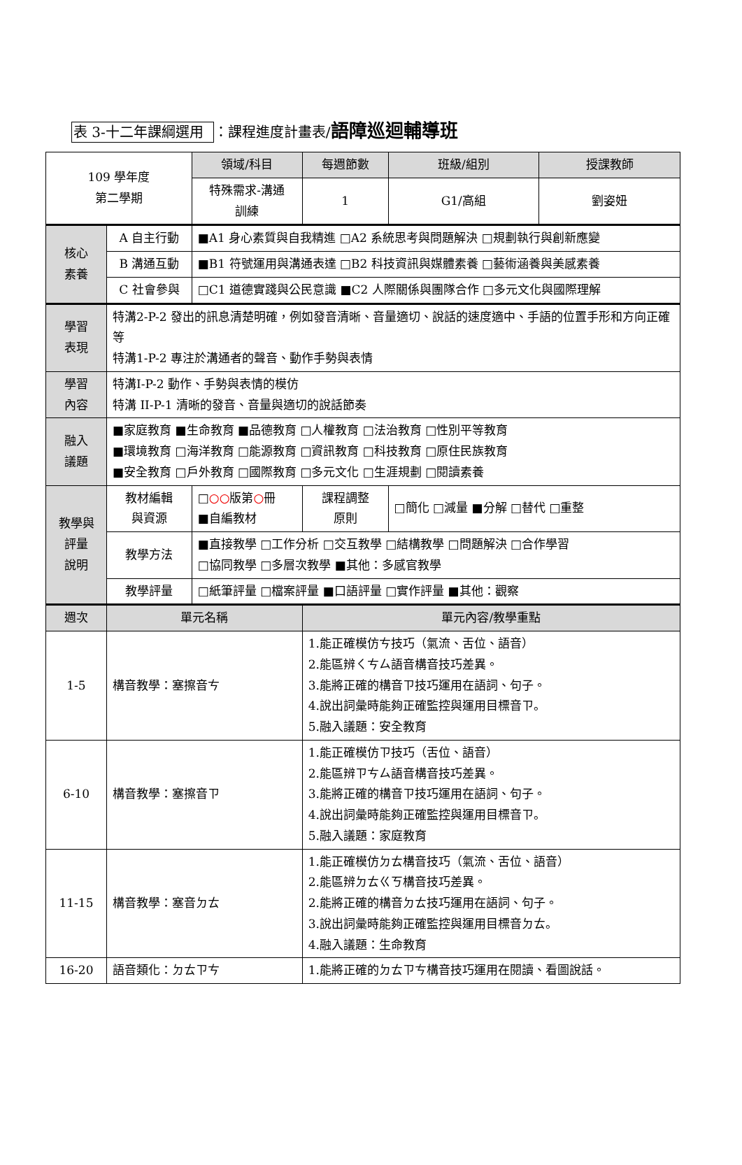表 3-十二年課綱選用 ：課程進度計畫表/語障巡迴輔導班
| 109 學年度 第二學期 | | 領域/科目 | 每週節數 | | 班級/組別 | 授課教師 |
| | | 特殊需求-溝通 訓練 | 1 | | G1/高組 | 劉姿妞 |
| 核心 素養 | A 自主行動 | ■A1 身心素質與自我精進 □A2 系統思考與問題解決 □規劃執行與創新應變 | | | | |
| | B 溝通互動 | ■B1 符號運用與溝通表達 □B2 科技資訊與媒體素養 □藝術涵養與美感素養 | | | | |
| | C 社會參與 | □C1 道德實踐與公民意識 ■C2 人際關係與團隊合作 □多元文化與國際理解 | | | | |
| 學習 表現 | 特溝2-P-2 發出的訊息清楚明確，例如發音清晰、音量適切、說話的速度適中、手語的位置手形和方向正確等 特溝1-P-2 專注於溝通者的聲音、動作手勢與表情 | | | | | |
| 學習 內容 | 特溝I-P-2 動作、手勢與表情的模仿 特溝 II-P-1 清晰的發音、音量與適切的說話節奏 | | | | | |
| 融入 議題 | ■家庭教育 ■生命教育 ■品德教育 □人權教育 □法治教育 □性別平等教育 ■環境教育 □海洋教育 □能源教育 □資訊教育 □科技教育 □原住民族教育 ■安全教育 □戶外教育 □國際教育 □多元文化 □生涯規劃 □閱讀素養 | | | | | |
| 教學與 評量 說明 | 教材編輯 與資源 | □ ○○ 版第 ○ 冊 ■自編教材 | | 課程調整 原則 | □簡化 □減量 ■分解 □替代 □重整 | |
| | 教學方法 | ■直接教學 □工作分析 □交互教學 □結構教學 □問題解決 □合作學習 □協同教學 □多層次教學 ■其他：多感官教學 | | | | |
| | 教學評量 | □紙筆評量 □檔案評量 ■口語評量 □實作評量 ■其他：觀察 | | | | |
| 週次 | 單元名稱 | | 單元內容/教學重點 | | | |
| 1-5 | 構音教學：塞擦音ㄘ | | 1.能正確模仿ㄘ技巧（氣流、舌位、語音） 2.能區辨ㄑㄘㄙ語音構音技巧差異。 3.能將正確的構音ㄗ技巧運用在語詞、句子。 4.說出詞彙時能夠正確監控與運用目標音ㄗ。 5.融入議題：安全教育 | | | |
| 6-10 | 構音教學：塞擦音ㄗ | | 1.能正確模仿ㄗ技巧（舌位、語音） 2.能區辨ㄗㄘㄙ語音構音技巧差異。 3.能將正確的構音ㄗ技巧運用在語詞、句子。 4.說出詞彙時能夠正確監控與運用目標音ㄗ。 5.融入議題：家庭教育 | | | |
| 11-15 | 構音教學：塞音ㄉㄊ | | 1.能正確模仿ㄉㄊ構音技巧（氣流、舌位、語音） 2.能區辨ㄉㄊㄍㄎ構音技巧差異。 2.能將正確的構音ㄉㄊ技巧運用在語詞、句子。 3.說出詞彙時能夠正確監控與運用目標音ㄉㄊ。 4.融入議題：生命教育 | | | |
| 16-20 | 語音類化：ㄉㄊㄗㄘ | | 1.能將正確的ㄉㄊㄗㄘ構音技巧運用在閱讀、看圖說話。 | | | |